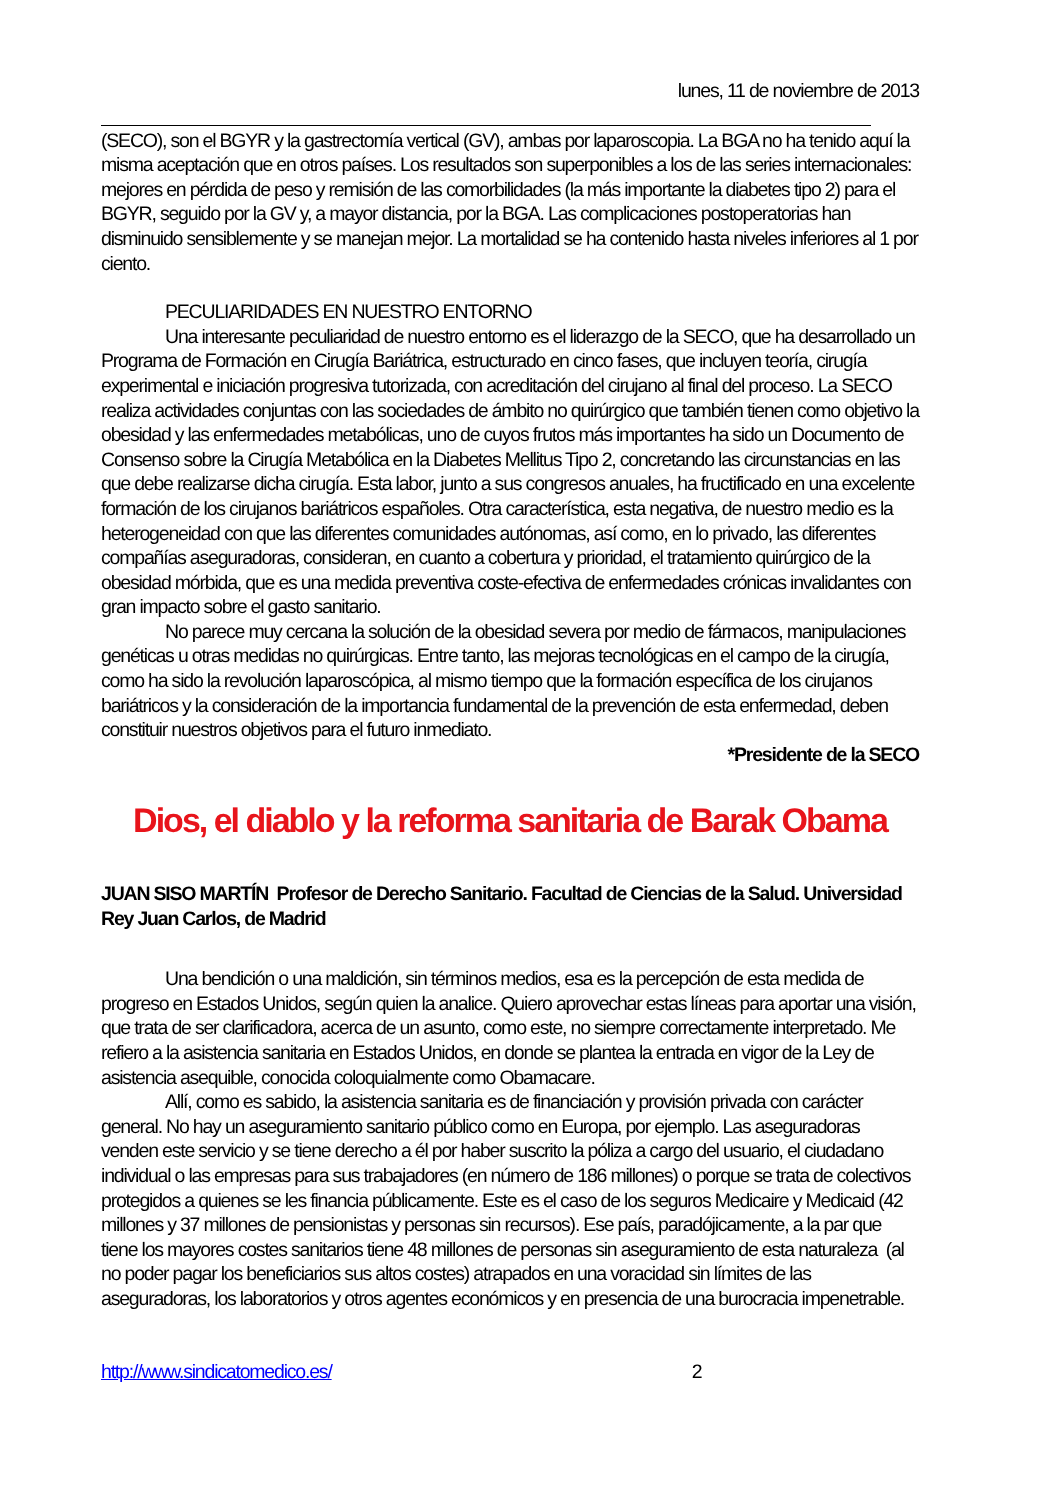lunes, 11 de noviembre de 2013
(SECO), son el BGYR y la gastrectomía vertical (GV), ambas por laparoscopia. La BGA no ha tenido aquí la misma aceptación que en otros países. Los resultados son superponibles a los de las series internacionales: mejores en pérdida de peso y remisión de las comorbilidades (la más importante la diabetes tipo 2) para el BGYR, seguido por la GV y, a mayor distancia, por la BGA. Las complicaciones postoperatorias han disminuido sensiblemente y se manejan mejor. La mortalidad se ha contenido hasta niveles inferiores al 1 por ciento.
PECULIARIDADES EN NUESTRO ENTORNO
Una interesante peculiaridad de nuestro entorno es el liderazgo de la SECO, que ha desarrollado un Programa de Formación en Cirugía Bariátrica, estructurado en cinco fases, que incluyen teoría, cirugía experimental e iniciación progresiva tutorizada, con acreditación del cirujano al final del proceso. La SECO realiza actividades conjuntas con las sociedades de ámbito no quirúrgico que también tienen como objetivo la obesidad y las enfermedades metabólicas, uno de cuyos frutos más importantes ha sido un Documento de Consenso sobre la Cirugía Metabólica en la Diabetes Mellitus Tipo 2, concretando las circunstancias en las que debe realizarse dicha cirugía. Esta labor, junto a sus congresos anuales, ha fructificado en una excelente formación de los cirujanos bariátricos españoles. Otra característica, esta negativa, de nuestro medio es la heterogeneidad con que las diferentes comunidades autónomas, así como, en lo privado, las diferentes compañías aseguradoras, consideran, en cuanto a cobertura y prioridad, el tratamiento quirúrgico de la obesidad mórbida, que es una medida preventiva coste-efectiva de enfermedades crónicas invalidantes con gran impacto sobre el gasto sanitario.
No parece muy cercana la solución de la obesidad severa por medio de fármacos, manipulaciones genéticas u otras medidas no quirúrgicas. Entre tanto, las mejoras tecnológicas en el campo de la cirugía, como ha sido la revolución laparoscópica, al mismo tiempo que la formación específica de los cirujanos bariátricos y la consideración de la importancia fundamental de la prevención de esta enfermedad, deben constituir nuestros objetivos para el futuro inmediato.
*Presidente de la SECO
Dios, el diablo y la reforma sanitaria de Barak Obama
JUAN SISO MARTÍN Profesor de Derecho Sanitario. Facultad de Ciencias de la Salud. Universidad Rey Juan Carlos, de Madrid
Una bendición o una maldición, sin términos medios, esa es la percepción de esta medida de progreso en Estados Unidos, según quien la analice. Quiero aprovechar estas líneas para aportar una visión, que trata de ser clarificadora, acerca de un asunto, como este, no siempre correctamente interpretado. Me refiero a la asistencia sanitaria en Estados Unidos, en donde se plantea la entrada en vigor de la Ley de asistencia asequible, conocida coloquialmente como Obamacare.
Allí, como es sabido, la asistencia sanitaria es de financiación y provisión privada con carácter general. No hay un aseguramiento sanitario público como en Europa, por ejemplo. Las aseguradoras venden este servicio y se tiene derecho a él por haber suscrito la póliza a cargo del usuario, el ciudadano individual o las empresas para sus trabajadores (en número de 186 millones) o porque se trata de colectivos protegidos a quienes se les financia públicamente. Este es el caso de los seguros Medicaire y Medicaid (42 millones y 37 millones de pensionistas y personas sin recursos). Ese país, paradójicamente, a la par que tiene los mayores costes sanitarios tiene 48 millones de personas sin aseguramiento de esta naturaleza (al no poder pagar los beneficiarios sus altos costes) atrapados en una voracidad sin límites de las aseguradoras, los laboratorios y otros agentes económicos y en presencia de una burocracia impenetrable.
http://www.sindicatomedico.es/ 2